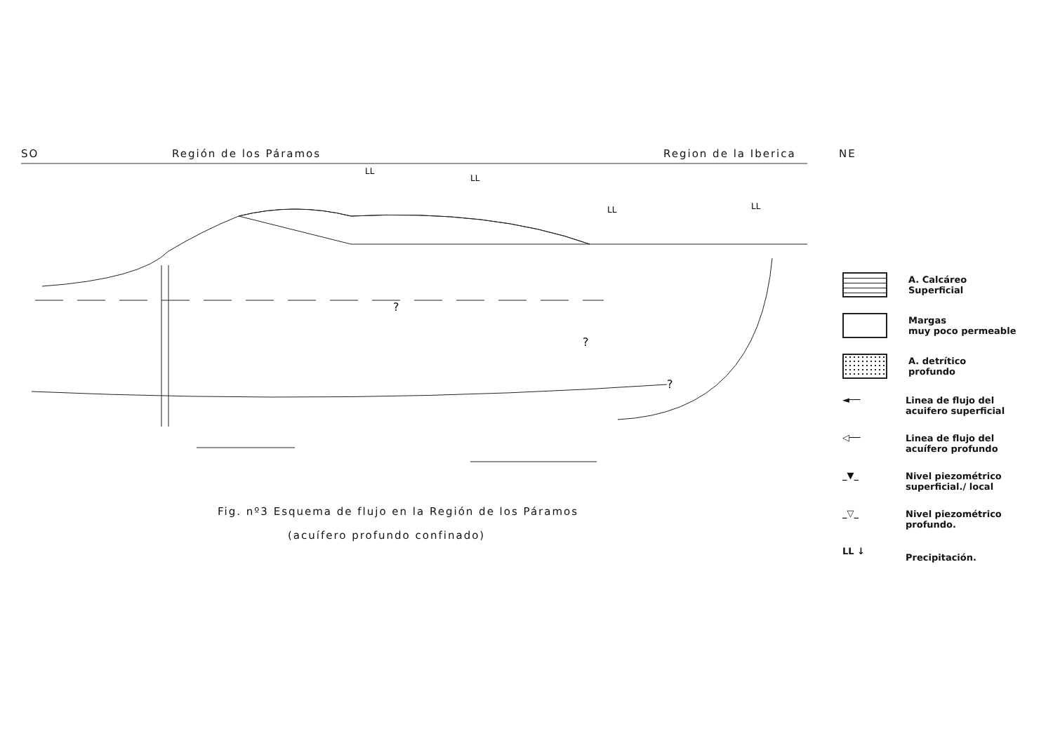SO Región de los Páramos Region de la Iberica NE
?
?
?
LL
LL
LL
LL
Fig. nº3 Esquema de flujo en la Región de los Páramos
(acuífero profundo confinado)
A. Calcáreo
Superficial
Margas
muy poco permeable
A. detrítico
profundo
◄──
Linea de flujo del
acuifero superficial
◁──
Linea de flujo del
acuífero profundo
_▼_
Nivel piezométrico
superficial./ local
_▽_
Nivel piezométrico
profundo.
LL ↓
Precipitación.